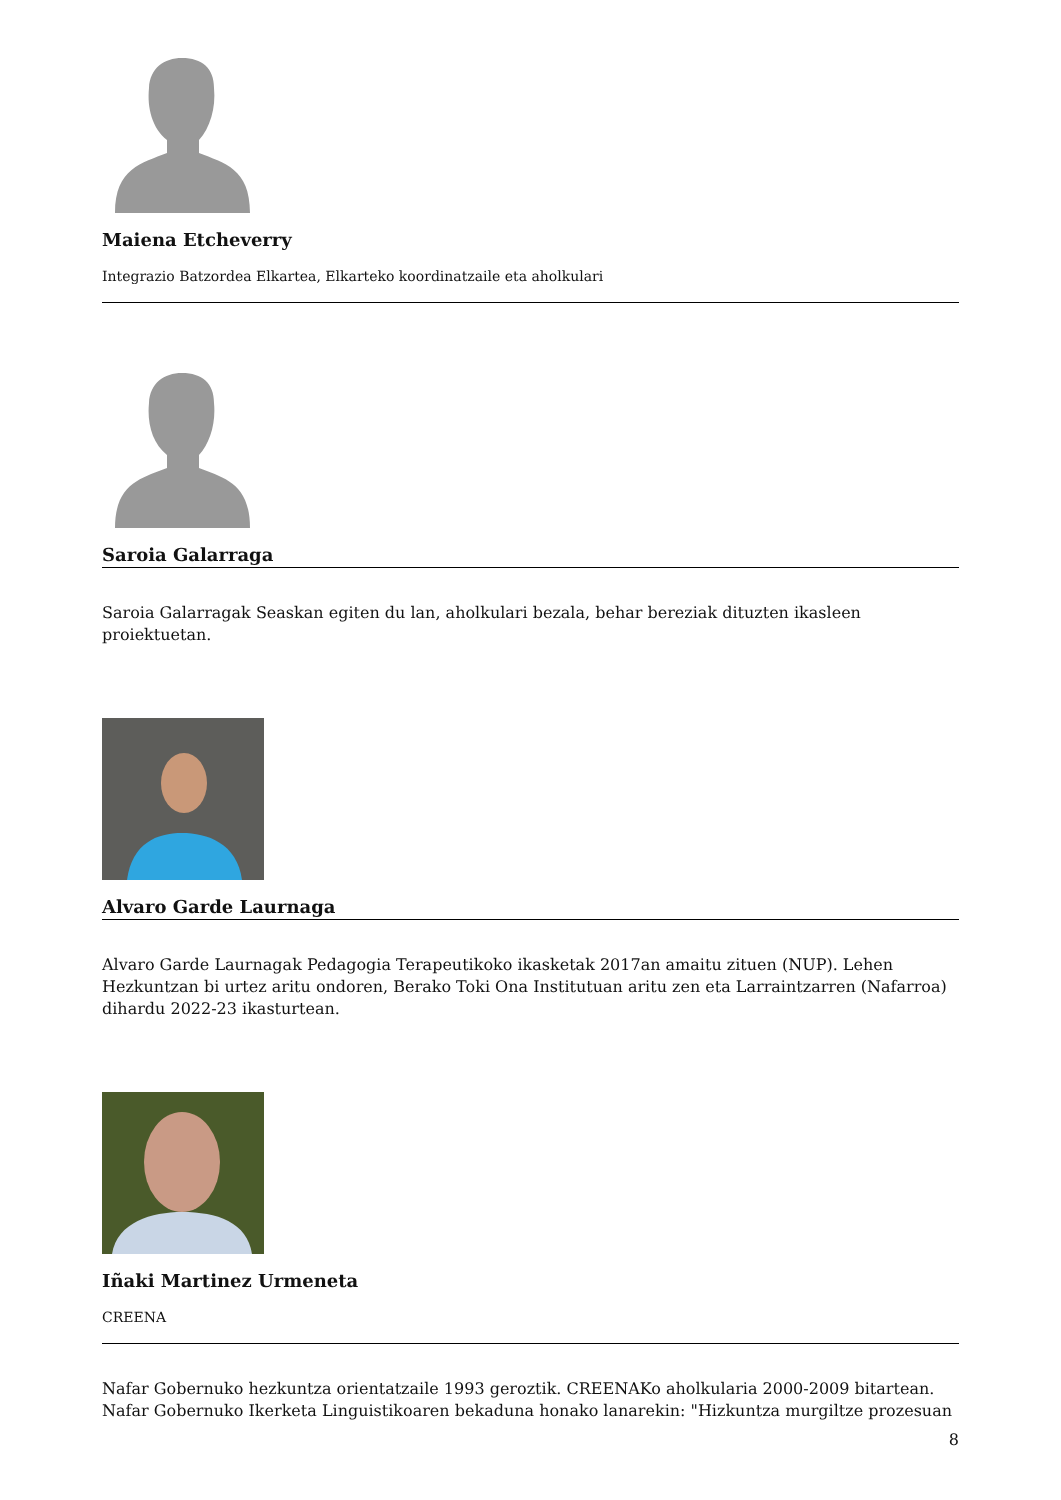Maiena Etcheverry
Integrazio Batzordea Elkartea, Elkarteko koordinatzaile eta aholkulari
Saroia Galarraga
Saroia Galarragak Seaskan egiten du lan, aholkulari bezala, behar bereziak dituzten ikasleen proiektuetan.
Alvaro Garde Laurnaga
Alvaro Garde Laurnagak Pedagogia Terapeutikoko ikasketak 2017an amaitu zituen (NUP). Lehen Hezkuntzan bi urtez aritu ondoren, Berako Toki Ona Institutuan aritu zen eta Larraintzarren (Nafarroa) dihardu 2022-23 ikasturtean.
Iñaki Martinez Urmeneta
CREENA
Nafar Gobernuko hezkuntza orientatzaile 1993 geroztik. CREENAKo aholkularia 2000-2009 bitartean. Nafar Gobernuko Ikerketa Linguistikoaren bekaduna honako lanarekin: "Hizkuntza murgiltze prozesuan
8